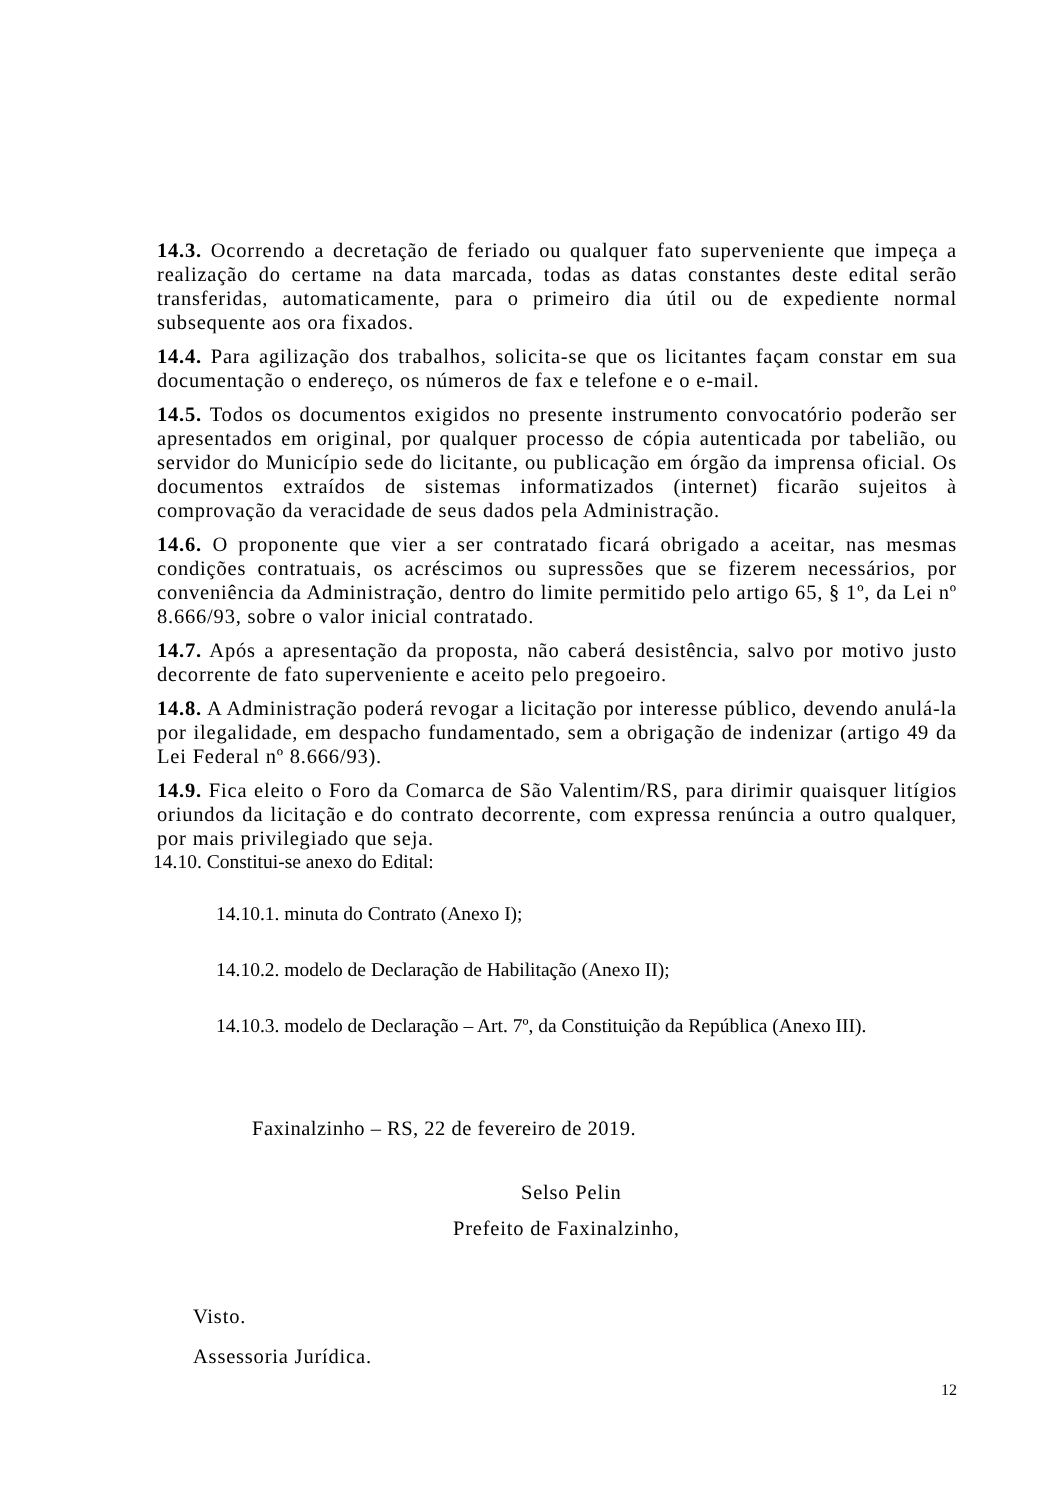14.3. Ocorrendo a decretação de feriado ou qualquer fato superveniente que impeça a realização do certame na data marcada, todas as datas constantes deste edital serão transferidas, automaticamente, para o primeiro dia útil ou de expediente normal subsequente aos ora fixados.
14.4. Para agilização dos trabalhos, solicita-se que os licitantes façam constar em sua documentação o endereço, os números de fax e telefone e o e-mail.
14.5. Todos os documentos exigidos no presente instrumento convocatório poderão ser apresentados em original, por qualquer processo de cópia autenticada por tabelião, ou servidor do Município sede do licitante, ou publicação em órgão da imprensa oficial. Os documentos extraídos de sistemas informatizados (internet) ficarão sujeitos à comprovação da veracidade de seus dados pela Administração.
14.6. O proponente que vier a ser contratado ficará obrigado a aceitar, nas mesmas condições contratuais, os acréscimos ou supressões que se fizerem necessários, por conveniência da Administração, dentro do limite permitido pelo artigo 65, § 1º, da Lei nº 8.666/93, sobre o valor inicial contratado.
14.7. Após a apresentação da proposta, não caberá desistência, salvo por motivo justo decorrente de fato superveniente e aceito pelo pregoeiro.
14.8. A Administração poderá revogar a licitação por interesse público, devendo anulá-la por ilegalidade, em despacho fundamentado, sem a obrigação de indenizar (artigo 49 da Lei Federal nº 8.666/93).
14.9. Fica eleito o Foro da Comarca de São Valentim/RS, para dirimir quaisquer litígios oriundos da licitação e do contrato decorrente, com expressa renúncia a outro qualquer, por mais privilegiado que seja.
14.10. Constitui-se anexo do Edital:
14.10.1. minuta do Contrato (Anexo I);
14.10.2. modelo de Declaração de Habilitação (Anexo II);
14.10.3. modelo de Declaração – Art. 7º, da Constituição da República (Anexo III).
Faxinalzinho – RS, 22 de fevereiro de 2019.
Selso Pelin
Prefeito de Faxinalzinho,
Visto.
Assessoria Jurídica.
12